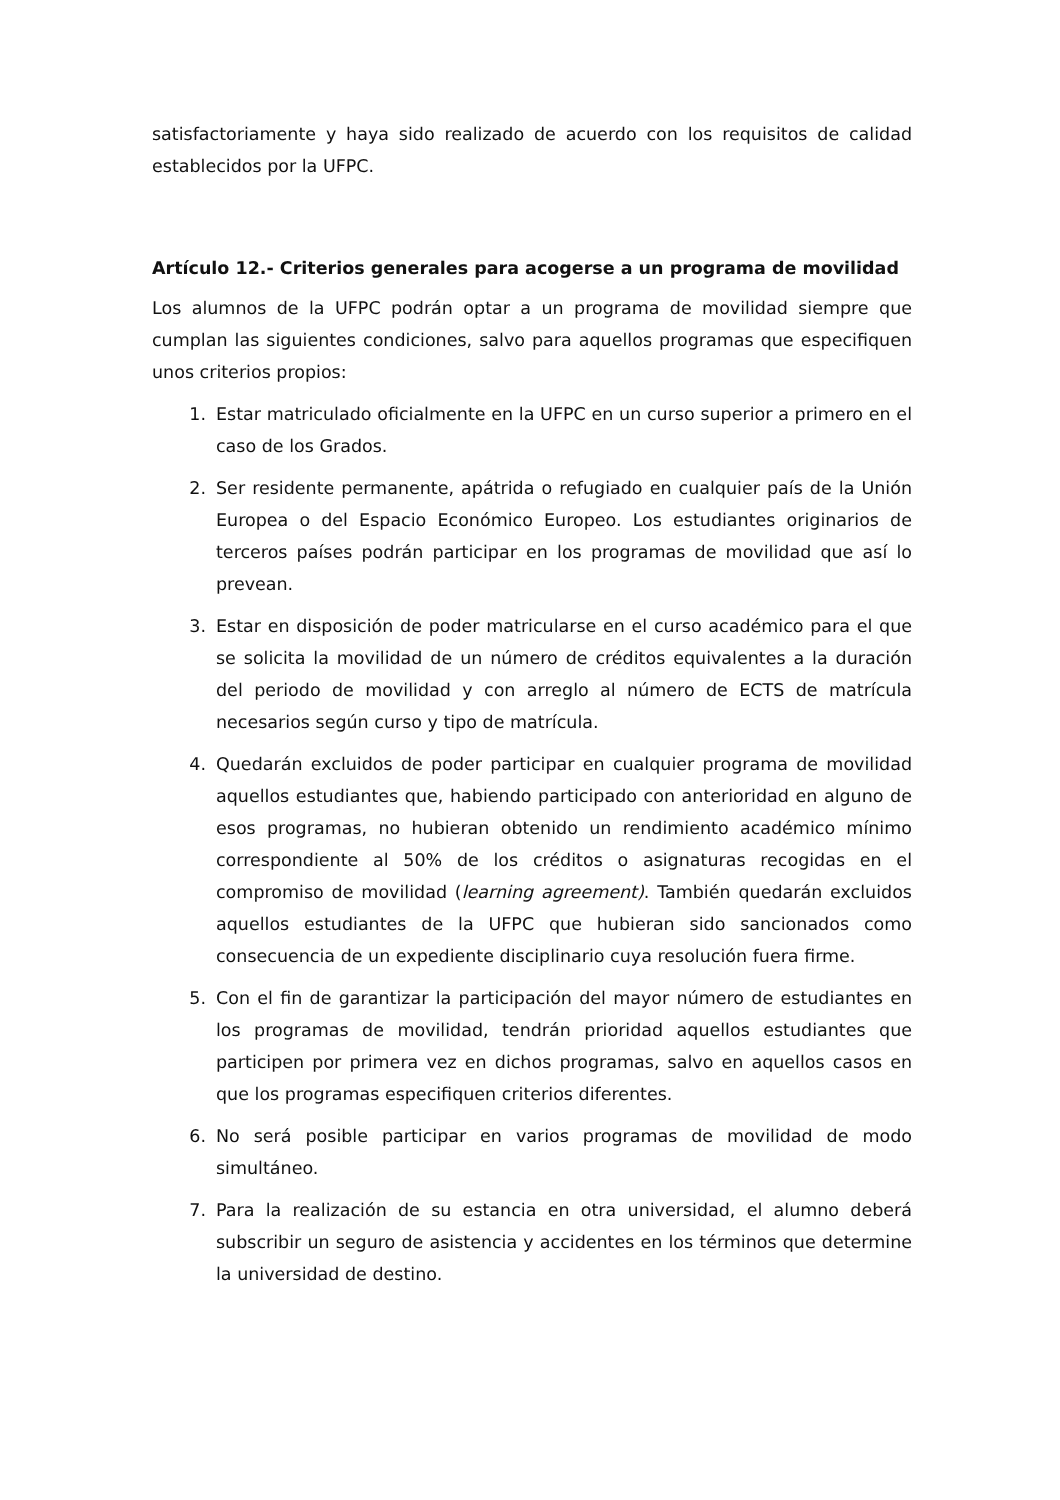satisfactoriamente y haya sido realizado de acuerdo con los requisitos de calidad establecidos por la UFPC.
Artículo 12.- Criterios generales para acogerse a un programa de movilidad
Los alumnos de la UFPC podrán optar a un programa de movilidad siempre que cumplan las siguientes condiciones, salvo para aquellos programas que especifiquen unos criterios propios:
1. Estar matriculado oficialmente en la UFPC en un curso superior a primero en el caso de los Grados.
2. Ser residente permanente, apátrida o refugiado en cualquier país de la Unión Europea o del Espacio Económico Europeo. Los estudiantes originarios de terceros países podrán participar en los programas de movilidad que así lo prevean.
3. Estar en disposición de poder matricularse en el curso académico para el que se solicita la movilidad de un número de créditos equivalentes a la duración del periodo de movilidad y con arreglo al número de ECTS de matrícula necesarios según curso y tipo de matrícula.
4. Quedarán excluidos de poder participar en cualquier programa de movilidad aquellos estudiantes que, habiendo participado con anterioridad en alguno de esos programas, no hubieran obtenido un rendimiento académico mínimo correspondiente al 50% de los créditos o asignaturas recogidas en el compromiso de movilidad (learning agreement). También quedarán excluidos aquellos estudiantes de la UFPC que hubieran sido sancionados como consecuencia de un expediente disciplinario cuya resolución fuera firme.
5. Con el fin de garantizar la participación del mayor número de estudiantes en los programas de movilidad, tendrán prioridad aquellos estudiantes que participen por primera vez en dichos programas, salvo en aquellos casos en que los programas especifiquen criterios diferentes.
6. No será posible participar en varios programas de movilidad de modo simultáneo.
7. Para la realización de su estancia en otra universidad, el alumno deberá subscribir un seguro de asistencia y accidentes en los términos que determine la universidad de destino.